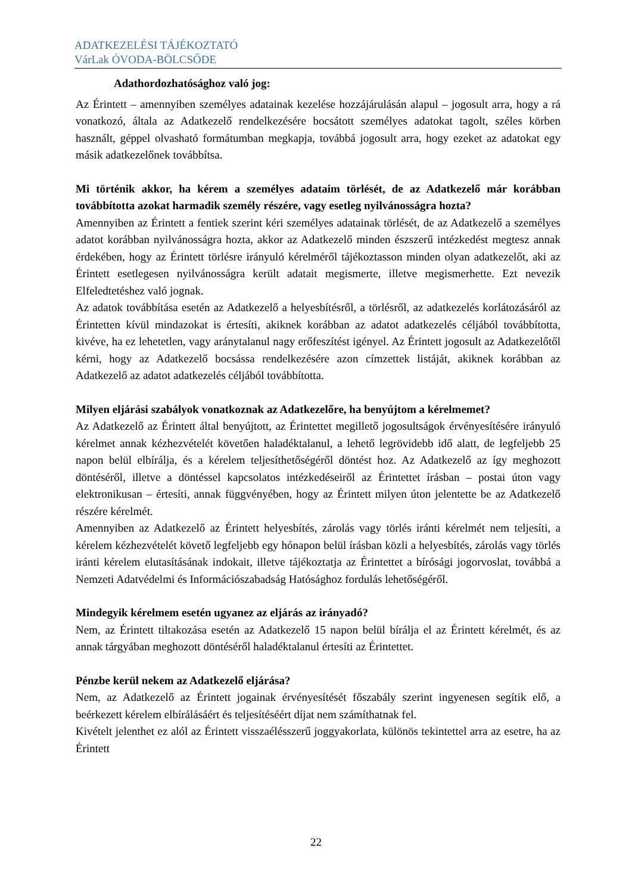ADATKEZELÉSI TÁJÉKOZTATÓ
VárLak ÓVODA-BÖLCSŐDE
Adathordozhatósághoz való jog:
Az Érintett – amennyiben személyes adatainak kezelése hozzájárulásán alapul – jogosult arra, hogy a rá vonatkozó, általa az Adatkezelő rendelkezésére bocsátott személyes adatokat tagolt, széles körben használt, géppel olvasható formátumban megkapja, továbbá jogosult arra, hogy ezeket az adatokat egy másik adatkezelőnek továbbítsa.
Mi történik akkor, ha kérem a személyes adataim törlését, de az Adatkezelő már korábban továbbította azokat harmadik személy részére, vagy esetleg nyilvánosságra hozta?
Amennyiben az Érintett a fentiek szerint kéri személyes adatainak törlését, de az Adatkezelő a személyes adatot korábban nyilvánosságra hozta, akkor az Adatkezelő minden észszerű intézkedést megtesz annak érdekében, hogy az Érintett törlésre irányuló kérelméről tájékoztasson minden olyan adatkezelőt, aki az Érintett esetlegesen nyilvánosságra került adatait megismerte, illetve megismerhette. Ezt nevezik Elfeledtetéshez való jognak.
Az adatok továbbítása esetén az Adatkezelő a helyesbítésről, a törlésről, az adatkezelés korlátozásáról az Érintetten kívül mindazokat is értesíti, akiknek korábban az adatot adatkezelés céljából továbbította, kivéve, ha ez lehetetlen, vagy aránytalanul nagy erőfeszítést igényel. Az Érintett jogosult az Adatkezelőtől kérni, hogy az Adatkezelő bocsássa rendelkezésére azon címzettek listáját, akiknek korábban az Adatkezelő az adatot adatkezelés céljából továbbította.
Milyen eljárási szabályok vonatkoznak az Adatkezelőre, ha benyújtom a kérelmemet?
Az Adatkezelő az Érintett által benyújtott, az Érintettet megillető jogosultságok érvényesítésére irányuló kérelmet annak kézhezvételét követően haladéktalanul, a lehető legrövidebb idő alatt, de legfeljebb 25 napon belül elbírálja, és a kérelem teljesíthetőségéről döntést hoz. Az Adatkezelő az így meghozott döntéséről, illetve a döntéssel kapcsolatos intézkedéseiről az Érintettet írásban – postai úton vagy elektronikusan – értesíti, annak függvényében, hogy az Érintett milyen úton jelentette be az Adatkezelő részére kérelmét.
Amennyiben az Adatkezelő az Érintett helyesbítés, zárolás vagy törlés iránti kérelmét nem teljesíti, a kérelem kézhezvételét követő legfeljebb egy hónapon belül írásban közli a helyesbítés, zárolás vagy törlés iránti kérelem elutasításának indokait, illetve tájékoztatja az Érintettet a bírósági jogorvoslat, továbbá a Nemzeti Adatvédelmi és Információszabadság Hatósághoz fordulás lehetőségéről.
Mindegyik kérelmem esetén ugyanez az eljárás az irányadó?
Nem, az Érintett tiltakozása esetén az Adatkezelő 15 napon belül bírálja el az Érintett kérelmét, és az annak tárgyában meghozott döntéséről haladéktalanul értesíti az Érintettet.
Pénzbe kerül nekem az Adatkezelő eljárása?
Nem, az Adatkezelő az Érintett jogainak érvényesítését főszabály szerint ingyenesen segítik elő, a beérkezett kérelem elbírálásáért és teljesítéséért díjat nem számíthatnak fel.
Kivételt jelenthet ez alól az Érintett visszaélésszerű joggyakorlata, különös tekintettel arra az esetre, ha az Érintett
22